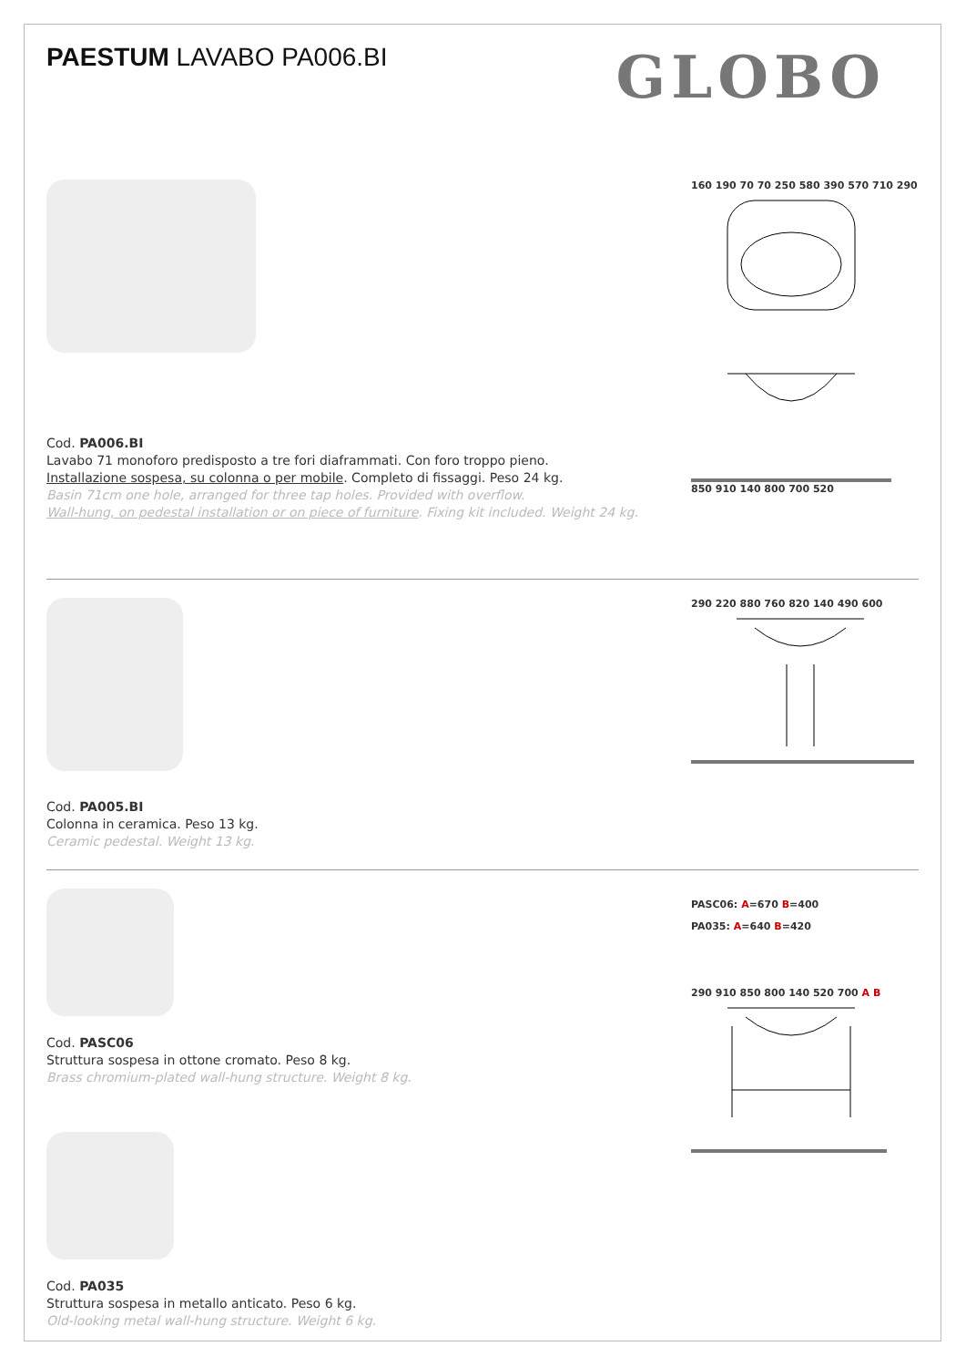PAESTUM LAVABO PA006.BI
GLOBO
Cod. PA006.BI
Lavabo 71 monoforo predisposto a tre fori diaframmati. Con foro troppo pieno.
Installazione sospesa, su colonna o per mobile. Completo di fissaggi. Peso 24 kg.
Basin 71cm one hole, arranged for three tap holes. Provided with overflow.
Wall-hung, on pedestal installation or on piece of furniture. Fixing kit included. Weight 24 kg.
160 190 70 70 250 580 390 570 710 290
850 910 140 800 700 520
Cod. PA005.BI
Colonna in ceramica. Peso 13 kg.
Ceramic pedestal. Weight 13 kg.
290 220 880 760 820 140 490 600
Cod. PASC06
Struttura sospesa in ottone cromato. Peso 8 kg.
Brass chromium-plated wall-hung structure. Weight 8 kg.
Cod. PA035
Struttura sospesa in metallo anticato. Peso 6 kg.
Old-looking metal wall-hung structure. Weight 6 kg.
PASC06: A=670 B=400
PA035: A=640 B=420
290 910 850 800 140 520 700 A B